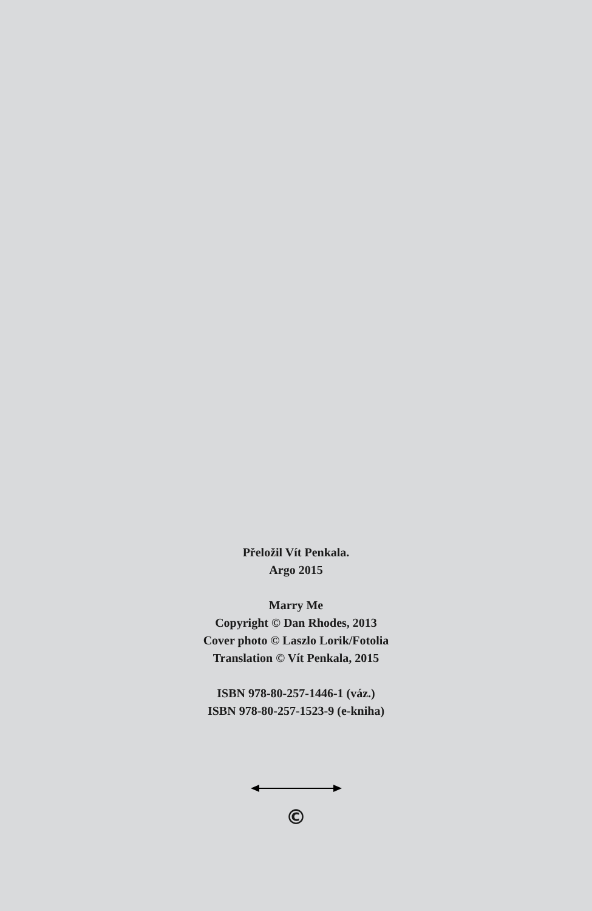Přeložil Vít Penkala.
Argo 2015
Marry Me
Copyright © Dan Rhodes, 2013
Cover photo © Laszlo Lorik/Fotolia
Translation © Vít Penkala, 2015
ISBN 978-80-257-1446-1 (váz.)
ISBN 978-80-257-1523-9 (e-kniha)
©